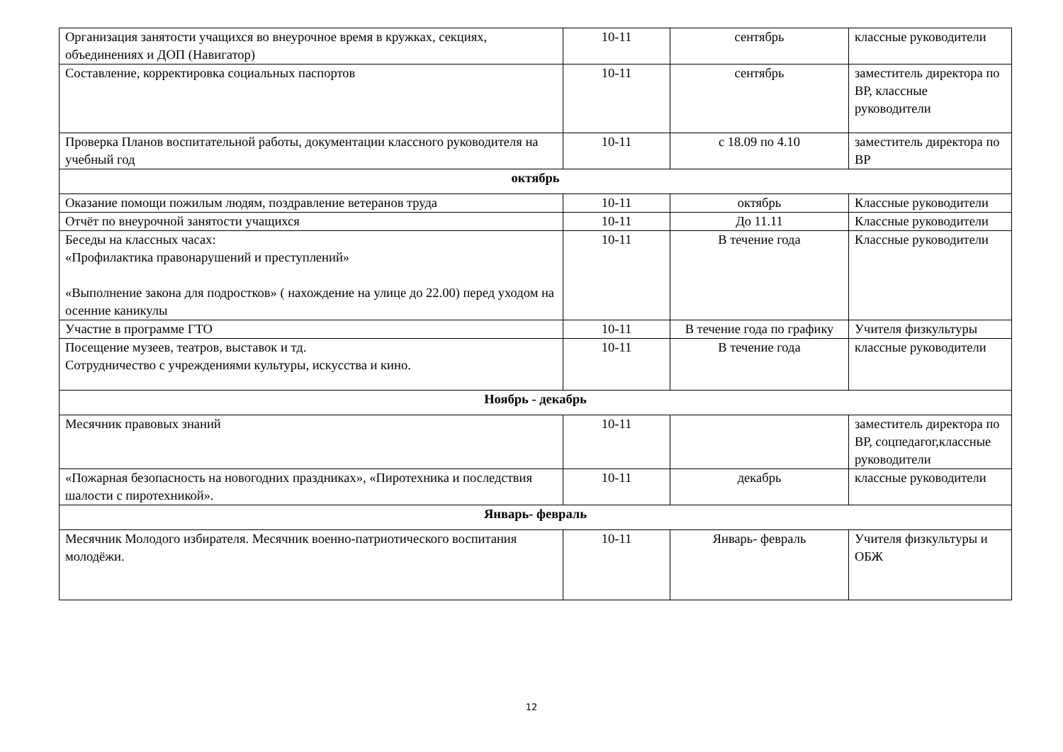| Организация занятости учащихся во внеурочное время в кружках, секциях, объединениях и ДОП (Навигатор) | 10-11 | сентябрь | классные руководители |
| Составление, корректировка социальных паспортов | 10-11 | сентябрь | заместитель директора по ВР, классные руководители |
| Проверка Планов воспитательной работы, документации классного руководителя на учебный год | 10-11 | с 18.09 по 4.10 | заместитель директора по ВР |
| октябрь | | | |
| Оказание помощи пожилым людям, поздравление ветеранов труда | 10-11 | октябрь | Классные руководители |
| Отчёт по внеурочной занятости учащихся | 10-11 | До 11.11 | Классные руководители |
| Беседы на классных часах: «Профилактика правонарушений и преступлений» «Выполнение закона для подростков» ( нахождение на улице до 22.00) перед уходом на осенние каникулы | 10-11 | В течение года | Классные руководители |
| Участие в программе ГТО | 10-11 | В течение года по графику | Учителя физкультуры |
| Посещение музеев, театров, выставок и тд. Сотрудничество с учреждениями культуры, искусства и кино. | 10-11 | В течение года | классные руководители |
| Ноябрь - декабрь | | | |
| Месячник правовых знаний | 10-11 | | заместитель директора по ВР, соцпедагог,классные руководители |
| «Пожарная безопасность на новогодних праздниках», «Пиротехника и последствия шалости с пиротехникой». | 10-11 | декабрь | классные руководители |
| Январь- февраль | | | |
| Месячник Молодого избирателя. Месячник военно-патриотического воспитания молодёжи. | 10-11 | Январь- февраль | Учителя физкультуры и ОБЖ |
12